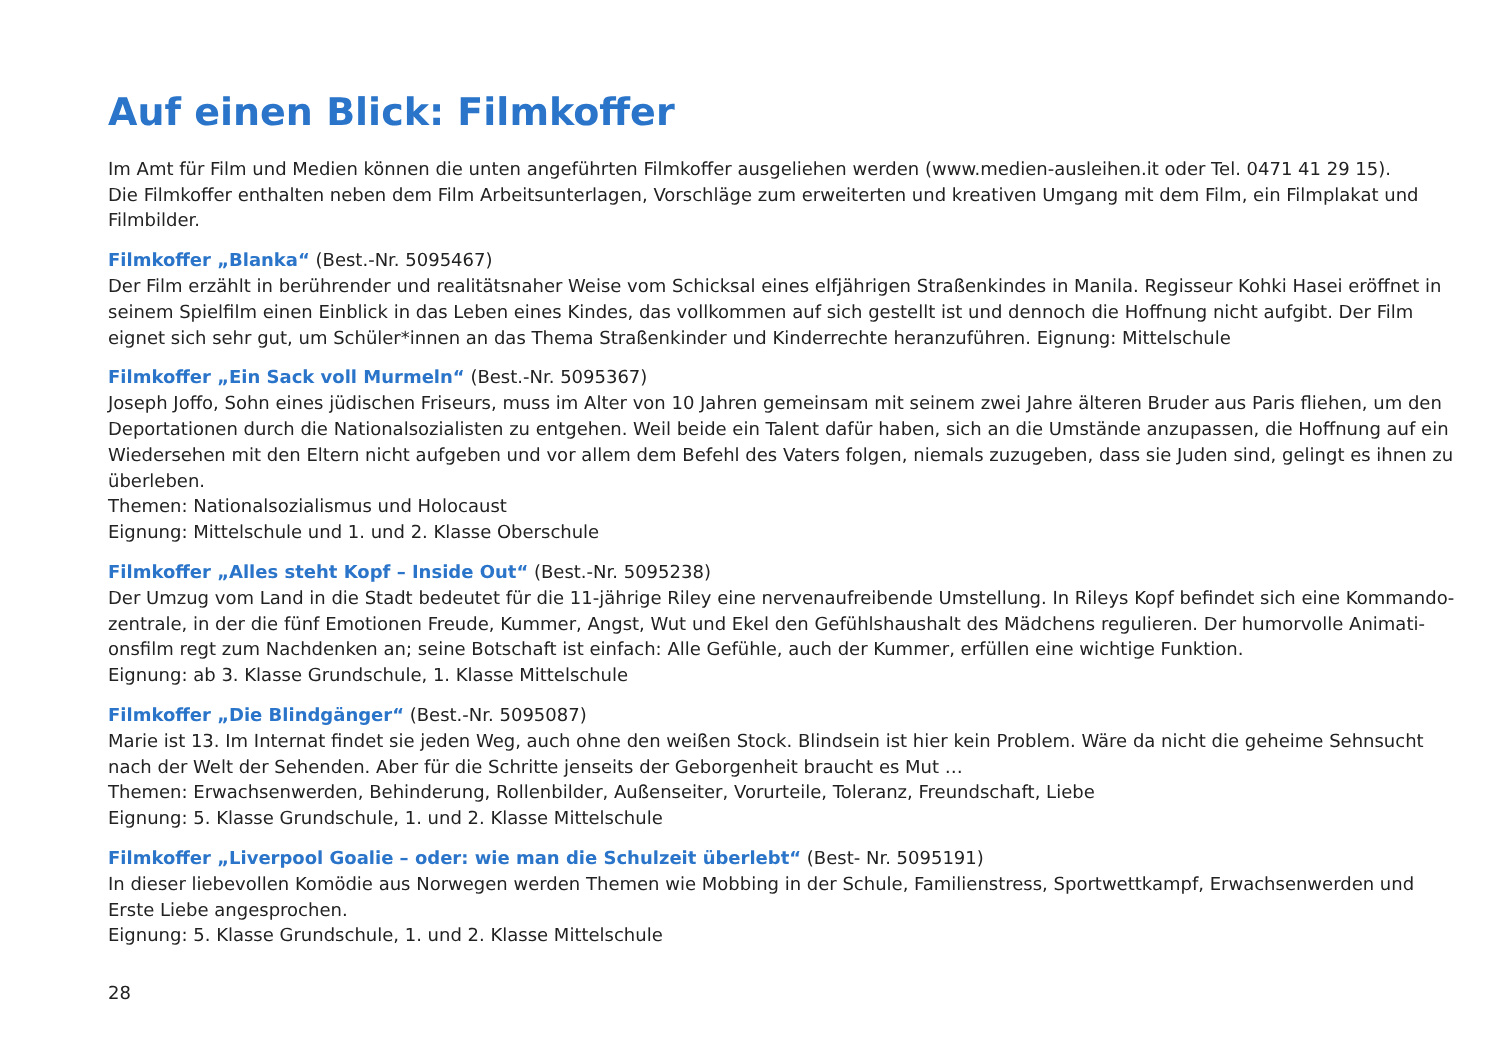Auf einen Blick: Filmkoffer
Im Amt für Film und Medien können die unten angeführten Filmkoffer ausgeliehen werden (www.medien-ausleihen.it oder Tel. 0471 41 29 15).
Die Filmkoffer enthalten neben dem Film Arbeitsunterlagen, Vorschläge zum erweiterten und kreativen Umgang mit dem Film, ein Filmplakat und Filmbilder.
Filmkoffer „Blanka“ (Best.-Nr. 5095467)
Der Film erzählt in berührender und realitätsnaher Weise vom Schicksal eines elfjährigen Straßenkindes in Manila. Regisseur Kohki Hasei eröffnet in seinem Spielfilm einen Einblick in das Leben eines Kindes, das vollkommen auf sich gestellt ist und dennoch die Hoffnung nicht aufgibt. Der Film eignet sich sehr gut, um Schüler*innen an das Thema Straßenkinder und Kinderrechte heranzuführen. Eignung: Mittelschule
Filmkoffer „Ein Sack voll Murmeln“ (Best.-Nr. 5095367)
Joseph Joffo, Sohn eines jüdischen Friseurs, muss im Alter von 10 Jahren gemeinsam mit seinem zwei Jahre älteren Bruder aus Paris fliehen, um den Deportationen durch die Nationalsozialisten zu entgehen. Weil beide ein Talent dafür haben, sich an die Umstände anzupassen, die Hoffnung auf ein Wiedersehen mit den Eltern nicht aufgeben und vor allem dem Befehl des Vaters folgen, niemals zuzugeben, dass sie Juden sind, gelingt es ihnen zu überleben.
Themen: Nationalsozialismus und Holocaust
Eignung: Mittelschule und 1. und 2. Klasse Oberschule
Filmkoffer „Alles steht Kopf – Inside Out“ (Best.-Nr. 5095238)
Der Umzug vom Land in die Stadt bedeutet für die 11-jährige Riley eine nervenaufreibende Umstellung. In Rileys Kopf befindet sich eine Kommando­zentrale, in der die fünf Emotionen Freude, Kummer, Angst, Wut und Ekel den Gefühlshaushalt des Mädchens regulieren. Der humorvolle Animati­onsfilm regt zum Nachdenken an; seine Botschaft ist einfach: Alle Gefühle, auch der Kummer, erfüllen eine wichtige Funktion.
Eignung: ab 3. Klasse Grundschule, 1. Klasse Mittelschule
Filmkoffer „Die Blindgänger“ (Best.-Nr. 5095087)
Marie ist 13. Im Internat findet sie jeden Weg, auch ohne den weißen Stock. Blindsein ist hier kein Problem. Wäre da nicht die geheime Sehnsucht nach der Welt der Sehenden. Aber für die Schritte jenseits der Geborgenheit braucht es Mut …
Themen: Erwachsenwerden, Behinderung, Rollenbilder, Außenseiter, Vorurteile, Toleranz, Freundschaft, Liebe
Eignung: 5. Klasse Grundschule, 1. und 2. Klasse Mittelschule
Filmkoffer „Liverpool Goalie – oder: wie man die Schulzeit überlebt“ (Best- Nr. 5095191)
In dieser liebevollen Komödie aus Norwegen werden Themen wie Mobbing in der Schule, Familienstress, Sportwettkampf, Erwachsenwerden und Erste Liebe angesprochen.
Eignung: 5. Klasse Grundschule, 1. und 2. Klasse Mittelschule
28